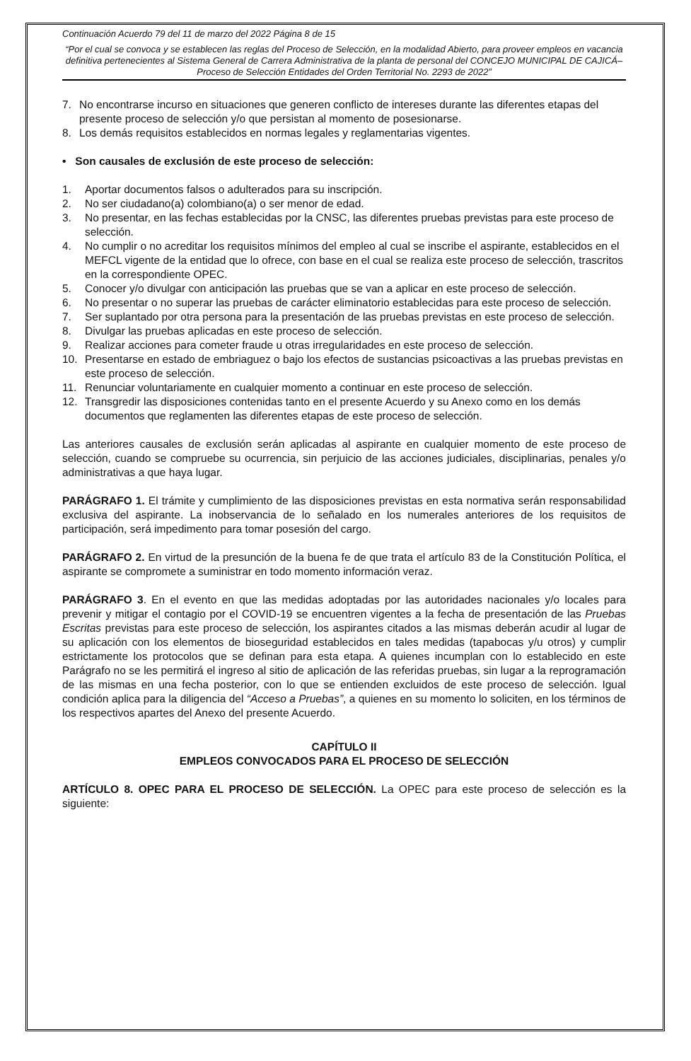Continuación Acuerdo 79 del 11 de marzo del 2022 Página 8 de 15
“Por el cual se convoca y se establecen las reglas del Proceso de Selección, en la modalidad Abierto, para proveer empleos en vacancia definitiva pertenecientes al Sistema General de Carrera Administrativa de la planta de personal del CONCEJO MUNICIPAL DE CAJICÁ– Proceso de Selección Entidades del Orden Territorial No. 2293 de 2022”
7. No encontrarse incurso en situaciones que generen conflicto de intereses durante las diferentes etapas del presente proceso de selección y/o que persistan al momento de posesionarse.
8. Los demás requisitos establecidos en normas legales y reglamentarias vigentes.
• Son causales de exclusión de este proceso de selección:
1. Aportar documentos falsos o adulterados para su inscripción.
2. No ser ciudadano(a) colombiano(a) o ser menor de edad.
3. No presentar, en las fechas establecidas por la CNSC, las diferentes pruebas previstas para este proceso de selección.
4. No cumplir o no acreditar los requisitos mínimos del empleo al cual se inscribe el aspirante, establecidos en el MEFCL vigente de la entidad que lo ofrece, con base en el cual se realiza este proceso de selección, trascritos en la correspondiente OPEC.
5. Conocer y/o divulgar con anticipación las pruebas que se van a aplicar en este proceso de selección.
6. No presentar o no superar las pruebas de carácter eliminatorio establecidas para este proceso de selección.
7. Ser suplantado por otra persona para la presentación de las pruebas previstas en este proceso de selección.
8. Divulgar las pruebas aplicadas en este proceso de selección.
9. Realizar acciones para cometer fraude u otras irregularidades en este proceso de selección.
10. Presentarse en estado de embriaguez o bajo los efectos de sustancias psicoactivas a las pruebas previstas en este proceso de selección.
11. Renunciar voluntariamente en cualquier momento a continuar en este proceso de selección.
12. Transgredir las disposiciones contenidas tanto en el presente Acuerdo y su Anexo como en los demás documentos que reglamenten las diferentes etapas de este proceso de selección.
Las anteriores causales de exclusión serán aplicadas al aspirante en cualquier momento de este proceso de selección, cuando se compruebe su ocurrencia, sin perjuicio de las acciones judiciales, disciplinarias, penales y/o administrativas a que haya lugar.
PARÁGRAFO 1. El trámite y cumplimiento de las disposiciones previstas en esta normativa serán responsabilidad exclusiva del aspirante. La inobservancia de lo señalado en los numerales anteriores de los requisitos de participación, será impedimento para tomar posesión del cargo.
PARÁGRAFO 2. En virtud de la presunción de la buena fe de que trata el artículo 83 de la Constitución Política, el aspirante se compromete a suministrar en todo momento información veraz.
PARÁGRAFO 3. En el evento en que las medidas adoptadas por las autoridades nacionales y/o locales para prevenir y mitigar el contagio por el COVID-19 se encuentren vigentes a la fecha de presentación de las Pruebas Escritas previstas para este proceso de selección, los aspirantes citados a las mismas deberán acudir al lugar de su aplicación con los elementos de bioseguridad establecidos en tales medidas (tapabocas y/u otros) y cumplir estrictamente los protocolos que se definan para esta etapa. A quienes incumplan con lo establecido en este Parágrafo no se les permitirá el ingreso al sitio de aplicación de las referidas pruebas, sin lugar a la reprogramación de las mismas en una fecha posterior, con lo que se entienden excluidos de este proceso de selección. Igual condición aplica para la diligencia del “Acceso a Pruebas”, a quienes en su momento lo soliciten, en los términos de los respectivos apartes del Anexo del presente Acuerdo.
CAPÍTULO II
EMPLEOS CONVOCADOS PARA EL PROCESO DE SELECCIÓN
ARTÍCULO 8. OPEC PARA EL PROCESO DE SELECCIÓN. La OPEC para este proceso de selección es la siguiente: